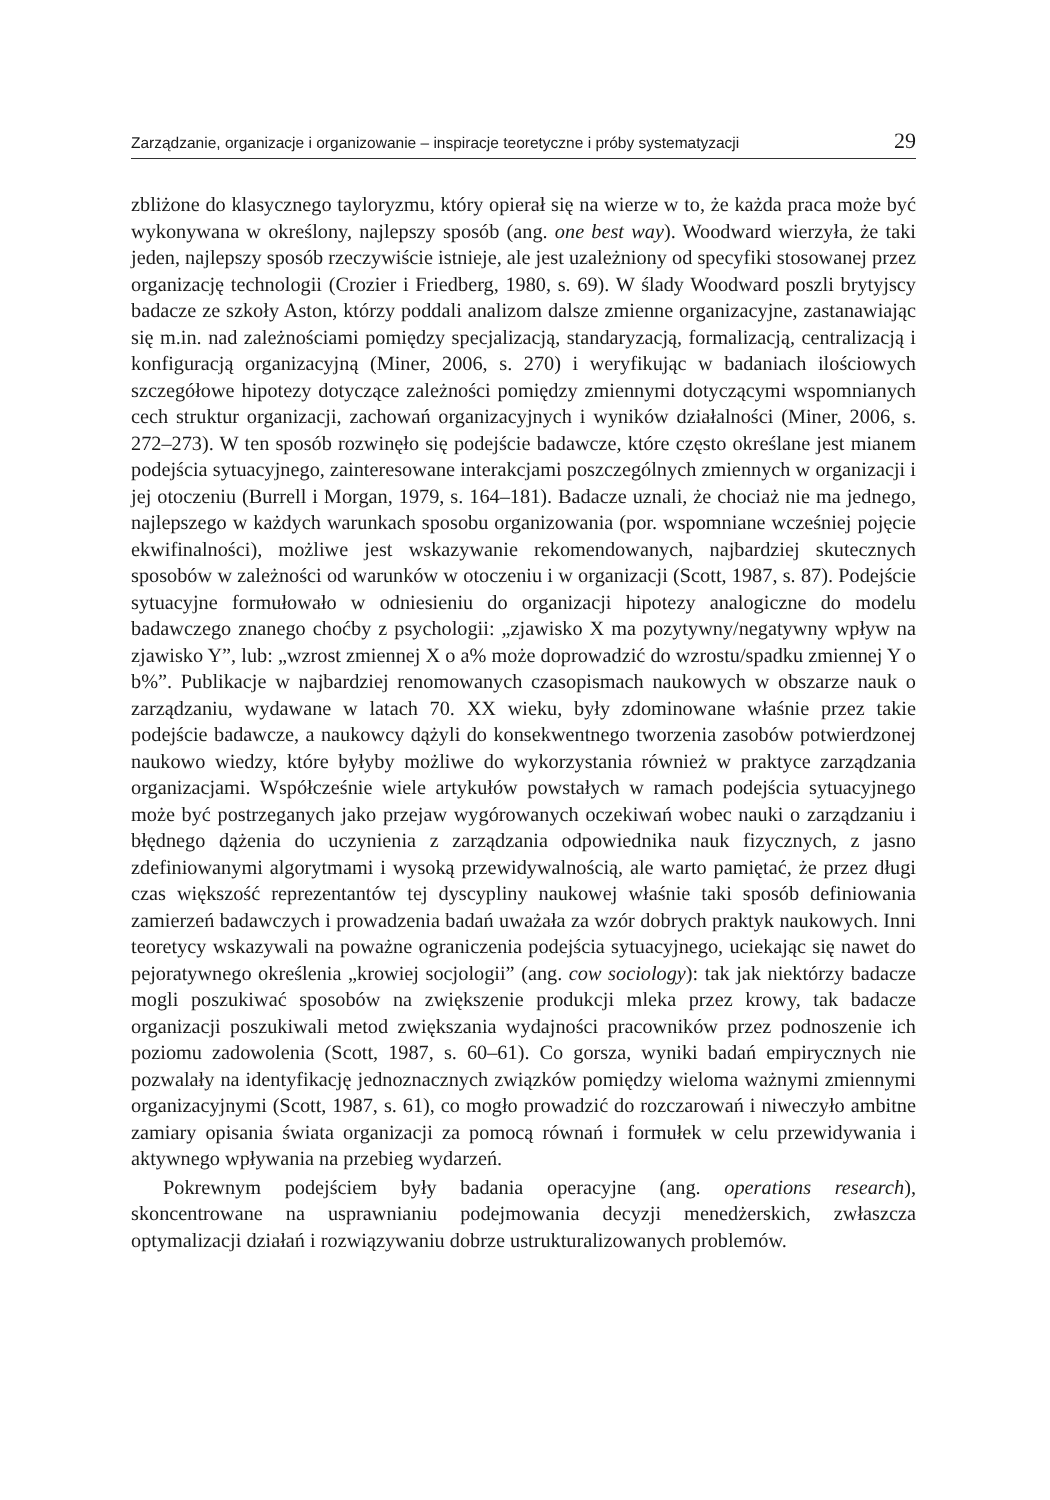Zarządzanie, organizacje i organizowanie – inspiracje teoretyczne i próby systematyzacji 29
zbliżone do klasycznego tayloryzmu, który opierał się na wierze w to, że każda praca może być wykonywana w określony, najlepszy sposób (ang. one best way). Woodward wierzyła, że taki jeden, najlepszy sposób rzeczywiście istnieje, ale jest uzależniony od specyfiki stosowanej przez organizację technologii (Crozier i Friedberg, 1980, s. 69). W ślady Woodward poszli brytyjscy badacze ze szkoły Aston, którzy poddali analizom dalsze zmienne organizacyjne, zastanawiając się m.in. nad zależnościami pomiędzy specjalizacją, standaryzacją, formalizacją, centralizacją i konfiguracją organizacyjną (Miner, 2006, s. 270) i weryfikując w badaniach ilościowych szczegółowe hipotezy dotyczące zależności pomiędzy zmiennymi dotyczącymi wspomnianych cech struktur organizacji, zachowań organizacyjnych i wyników działalności (Miner, 2006, s. 272–273). W ten sposób rozwinęło się podejście badawcze, które często określane jest mianem podejścia sytuacyjnego, zainteresowane interakcjami poszczególnych zmiennych w organizacji i jej otoczeniu (Burrell i Morgan, 1979, s. 164–181). Badacze uznali, że chociaż nie ma jednego, najlepszego w każdych warunkach sposobu organizowania (por. wspomniane wcześniej pojęcie ekwifinalności), możliwe jest wskazywanie rekomendowanych, najbardziej skutecznych sposobów w zależności od warunków w otoczeniu i w organizacji (Scott, 1987, s. 87). Podejście sytuacyjne formułowało w odniesieniu do organizacji hipotezy analogiczne do modelu badawczego znanego choćby z psychologii: „zjawisko X ma pozytywny/negatywny wpływ na zjawisko Y”, lub: „wzrost zmiennej X o a% może doprowadzić do wzrostu/spadku zmiennej Y o b%”. Publikacje w najbardziej renomowanych czasopismach naukowych w obszarze nauk o zarządzaniu, wydawane w latach 70. XX wieku, były zdominowane właśnie przez takie podejście badawcze, a naukowcy dążyli do konsekwentnego tworzenia zasobów potwierdzonej naukowo wiedzy, które byłyby możliwe do wykorzystania również w praktyce zarządzania organizacjami. Współcześnie wiele artykułów powstałych w ramach podejścia sytuacyjnego może być postrzeganych jako przejaw wygórowanych oczekiwań wobec nauki o zarządzaniu i błędnego dążenia do uczynienia z zarządzania odpowiednika nauk fizycznych, z jasno zdefiniowanymi algorytmami i wysoką przewidywalnością, ale warto pamiętać, że przez długi czas większość reprezentantów tej dyscypliny naukowej właśnie taki sposób definiowania zamierzeń badawczych i prowadzenia badań uważała za wzór dobrych praktyk naukowych. Inni teoretycy wskazywali na poważne ograniczenia podejścia sytuacyjnego, uciekając się nawet do pejoratywnego określenia „krowiej socjologii” (ang. cow sociology): tak jak niektórzy badacze mogli poszukiwać sposobów na zwiększenie produkcji mleka przez krowy, tak badacze organizacji poszukiwali metod zwiększania wydajności pracowników przez podnoszenie ich poziomu zadowolenia (Scott, 1987, s. 60–61). Co gorsza, wyniki badań empirycznych nie pozwalały na identyfikację jednoznacznych związków pomiędzy wieloma ważnymi zmiennymi organizacyjnymi (Scott, 1987, s. 61), co mogło prowadzić do rozczarowań i niweczyło ambitne zamiary opisania świata organizacji za pomocą równań i formułek w celu przewidywania i aktywnego wpływania na przebieg wydarzeń.
Pokrewnym podejściem były badania operacyjne (ang. operations research), skoncentrowane na usprawnianiu podejmowania decyzji menedżerskich, zwłaszcza optymalizacji działań i rozwiązywaniu dobrze ustrukturalizowanych problemów.